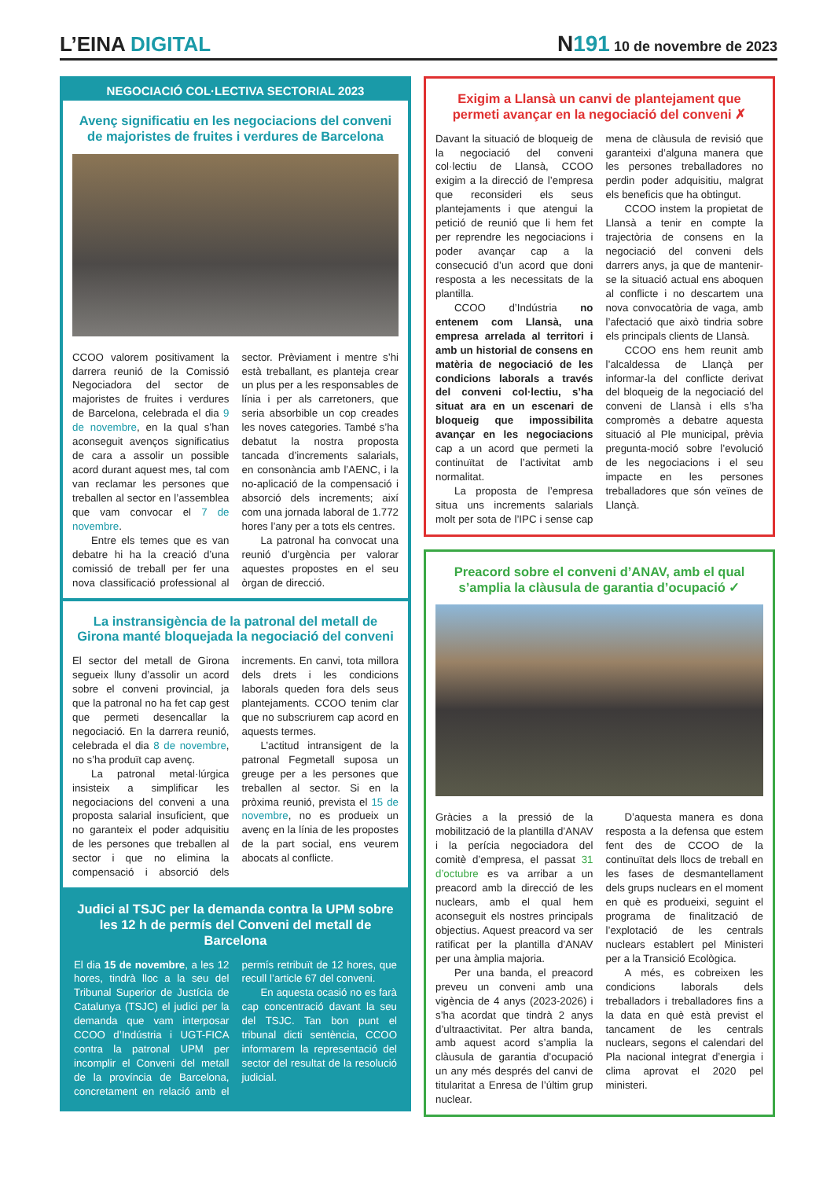L’EINA DIGITAL
N 191 10 de novembre de 2023
NEGOCIACIÓ COL·LECTIVA SECTORIAL 2023
Avenç significatiu en les negociacions del conveni de majoristes de fruites i verdures de Barcelona
CCOO valorem positivament la darrera reunió de la Comissió Negociadora del sector de majoristes de fruites i verdures de Barcelona, celebrada el dia 9 de novembre, en la qual s’han aconseguit avenços significatius de cara a assolir un possible acord durant aquest mes, tal com van reclamar les persones que treballen al sector en l’assemblea que vam convocar el 7 de novembre.
Entre els temes que es van debatre hi ha la creació d’una comissió de treball per fer una nova classificació professional al sector. Prèviament i mentre s’hi està treballant, es planteja crear un plus per a les responsables de línia i per als carretoners, que seria absorbible un cop creades les noves categories. També s’ha debatut la nostra proposta tancada d’increments salarials, en consonància amb l’AENC, i la no-aplicació de la compensació i absorció dels increments; així com una jornada laboral de 1.772 hores l’any per a tots els centres.
La patronal ha convocat una reunió d’urgència per valorar aquestes propostes en el seu òrgan de direcció.
La instransigència de la patronal del metall de Girona manté bloquejada la negociació del conveni
El sector del metall de Girona segueix lluny d’assolir un acord sobre el conveni provincial, ja que la patronal no ha fet cap gest que permeti desencallar la negociació. En la darrera reunió, celebrada el dia 8 de novembre, no s’ha produït cap avenç.
La patronal metal·lúrgica insisteix a simplificar les negociacions del conveni a una proposta salarial insuficient, que no garanteix el poder adquisitiu de les persones que treballen al sector i que no elimina la compensació i absorció dels increments. En canvi, tota millora dels drets i les condicions laborals queden fora dels seus plantejaments. CCOO tenim clar que no subscriurem cap acord en aquests termes.
L’actitud intransigent de la patronal Fegmetall suposa un greuge per a les persones que treballen al sector. Si en la pròxima reunió, prevista el 15 de novembre, no es produeix un avenç en la línia de les propostes de la part social, ens veurem abocats al conflicte.
Judici al TSJC per la demanda contra la UPM sobre les 12 h de permís del Conveni del metall de Barcelona
El dia 15 de novembre, a les 12 hores, tindrà lloc a la seu del Tribunal Superior de Justícia de Catalunya (TSJC) el judici per la demanda que vam interposar CCOO d’Indústria i UGT-FICA contra la patronal UPM per incomplir el Conveni del metall de la província de Barcelona, concretament en relació amb el permís retribuït de 12 hores, que recull l’article 67 del conveni.
En aquesta ocasió no es farà cap concentració davant la seu del TSJC. Tan bon punt el tribunal dicti sentència, CCOO informarem la representació del sector del resultat de la resolució judicial.
Exigim a Llansà un canvi de plantejament que permeti avançar en la negociació del conveni ✗
Davant la situació de bloqueig de la negociació del conveni col·lectiu de Llansà, CCOO exigim a la direcció de l’empresa que reconsideri els seus plantejaments i que atengui la petició de reunió que li hem fet per reprendre les negociacions i poder avançar cap a la consecució d’un acord que doni resposta a les necessitats de la plantilla.
CCOO d’Indústria no entenem com Llansà, una empresa arrelada al territori i amb un historial de consens en matèria de negociació de les condicions laborals a través del conveni col·lectiu, s’ha situat ara en un escenari de bloqueig que impossibilita avançar en les negociacions cap a un acord que permeti la continuïtat de l’activitat amb normalitat.
La proposta de l’empresa situa uns increments salarials molt per sota de l’IPC i sense cap mena de clàusula de revisió que garanteixi d’alguna manera que les persones treballadores no perdin poder adquisitiu, malgrat els beneficis que ha obtingut.
CCOO instem la propietat de Llansà a tenir en compte la trajectòria de consens en la negociació del conveni dels darrers anys, ja que de mantenir-se la situació actual ens aboquen al conflicte i no descartem una nova convocatòria de vaga, amb l’afectació que això tindria sobre els principals clients de Llansà.
CCOO ens hem reunit amb l’alcaldessa de Llançà per informar-la del conflicte derivat del bloqueig de la negociació del conveni de Llansà i ells s’ha compromès a debatre aquesta situació al Ple municipal, prèvia pregunta-moció sobre l’evolució de les negociacions i el seu impacte en les persones treballadores que són veïnes de Llançà.
Preacord sobre el conveni d’ANAV, amb el qual s’amplia la clàusula de garantia d’ocupació ✓
Gràcies a la pressió de la mobilització de la plantilla d’ANAV i la perícia negociadora del comitè d’empresa, el passat 31 d’octubre es va arribar a un preacord amb la direcció de les nuclears, amb el qual hem aconseguit els nostres principals objectius. Aquest preacord va ser ratificat per la plantilla d’ANAV per una àmplia majoria.
Per una banda, el preacord preveu un conveni amb una vigència de 4 anys (2023-2026) i s’ha acordat que tindrà 2 anys d’ultraactivitat. Per altra banda, amb aquest acord s’amplia la clàusula de garantia d’ocupació un any més després del canvi de titularitat a Enresa de l’últim grup nuclear.
D’aquesta manera es dona resposta a la defensa que estem fent des de CCOO de la continuïtat dels llocs de treball en les fases de desmantellament dels grups nuclears en el moment en què es produeixi, seguint el programa de finalització de l’explotació de les centrals nuclears establert pel Ministeri per a la Transició Ecològica.
A més, es cobreixen les condicions laborals dels treballadors i treballadores fins a la data en què està previst el tancament de les centrals nuclears, segons el calendari del Pla nacional integrat d’energia i clima aprovat el 2020 pel ministeri.